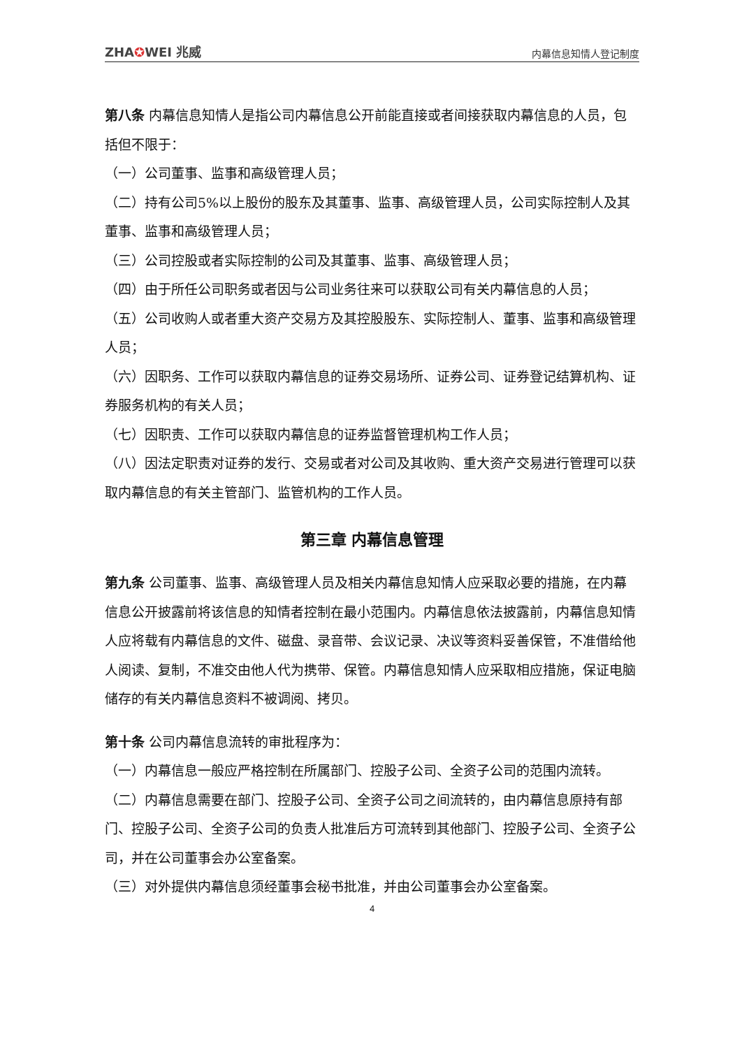ZHA✪WEI 兆威
内幕信息知情人登记制度
第八条 内幕信息知情人是指公司内幕信息公开前能直接或者间接获取内幕信息的人员，包括但不限于：
（一）公司董事、监事和高级管理人员；
（二）持有公司5%以上股份的股东及其董事、监事、高级管理人员，公司实际控制人及其董事、监事和高级管理人员；
（三）公司控股或者实际控制的公司及其董事、监事、高级管理人员；
（四）由于所任公司职务或者因与公司业务往来可以获取公司有关内幕信息的人员；
（五）公司收购人或者重大资产交易方及其控股股东、实际控制人、董事、监事和高级管理人员；
（六）因职务、工作可以获取内幕信息的证券交易场所、证券公司、证券登记结算机构、证券服务机构的有关人员；
（七）因职责、工作可以获取内幕信息的证券监督管理机构工作人员；
（八）因法定职责对证券的发行、交易或者对公司及其收购、重大资产交易进行管理可以获取内幕信息的有关主管部门、监管机构的工作人员。
第三章 内幕信息管理
第九条 公司董事、监事、高级管理人员及相关内幕信息知情人应采取必要的措施，在内幕信息公开披露前将该信息的知情者控制在最小范围内。内幕信息依法披露前，内幕信息知情人应将载有内幕信息的文件、磁盘、录音带、会议记录、决议等资料妥善保管，不准借给他人阅读、复制，不准交由他人代为携带、保管。内幕信息知情人应采取相应措施，保证电脑储存的有关内幕信息资料不被调阅、拷贝。
第十条 公司内幕信息流转的审批程序为：
（一）内幕信息一般应严格控制在所属部门、控股子公司、全资子公司的范围内流转。
（二）内幕信息需要在部门、控股子公司、全资子公司之间流转的，由内幕信息原持有部门、控股子公司、全资子公司的负责人批准后方可流转到其他部门、控股子公司、全资子公司，并在公司董事会办公室备案。
（三）对外提供内幕信息须经董事会秘书批准，并由公司董事会办公室备案。
4